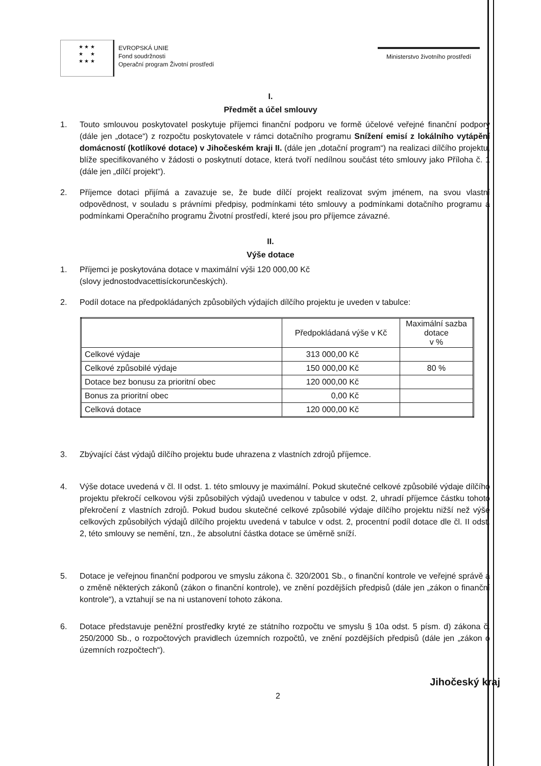★ ★ ★
★ ★
★ ★ ★
EVROPSKÁ UNIE
Fond soudržnosti
Operační program Životní prostředí
Ministerstvo životního prostředí
I.
Předmět a účel smlouvy
1. Touto smlouvou poskytovatel poskytuje příjemci finanční podporu ve formě účelové veřejné finanční podpory (dále jen „dotace“) z rozpočtu poskytovatele v rámci dotačního programu Snížení emisí z lokálního vytápění domácností (kotlíkové dotace) v Jihočeském kraji II. (dále jen „dotační program“) na realizaci dílčího projektu, blíže specifikovaného v žádosti o poskytnutí dotace, která tvoří nedílnou součást této smlouvy jako Příloha č. 1 (dále jen „dílčí projekt“).
2. Příjemce dotaci přijímá a zavazuje se, že bude dílčí projekt realizovat svým jménem, na svou vlastní odpovědnost, v souladu s právními předpisy, podmínkami této smlouvy a podmínkami dotačního programu a podmínkami Operačního programu Životní prostředí, které jsou pro příjemce závazné.
II.
Výše dotace
1. Příjemci je poskytována dotace v maximální výši 120 000,00 Kč
(slovy jednostodvacettisíckorunčeských).
2. Podíl dotace na předpokládaných způsobilých výdajích dílčího projektu je uveden v tabulce:
| | Předpokládaná výše v Kč | Maximální sazba dotace v % |
| --- | --- | --- |
| Celkové výdaje | 313 000,00 Kč | |
| Celkové způsobilé výdaje | 150 000,00 Kč | 80 % |
| Dotace bez bonusu za prioritní obec | 120 000,00 Kč | |
| Bonus za prioritní obec | 0,00 Kč | |
| Celková dotace | 120 000,00 Kč | |
3. Zbývající část výdajů dílčího projektu bude uhrazena z vlastních zdrojů příjemce.
4. Výše dotace uvedená v čl. II odst. 1. této smlouvy je maximální. Pokud skutečné celkové způsobilé výdaje dílčího projektu překročí celkovou výši způsobilých výdajů uvedenou v tabulce v odst. 2, uhradí příjemce částku tohoto překročení z vlastních zdrojů. Pokud budou skutečné celkové způsobilé výdaje dílčího projektu nižší než výše celkových způsobilých výdajů dílčího projektu uvedená v tabulce v odst. 2, procentní podíl dotace dle čl. II odst. 2, této smlouvy se nemění, tzn., že absolutní částka dotace se úměrně sníží.
5. Dotace je veřejnou finanční podporou ve smyslu zákona č. 320/2001 Sb., o finanční kontrole ve veřejné správě a o změně některých zákonů (zákon o finanční kontrole), ve znění pozdějších předpisů (dále jen „zákon o finanční kontrole“), a vztahují se na ni ustanovení tohoto zákona.
6. Dotace představuje peněžní prostředky kryté ze státního rozpočtu ve smyslu § 10a odst. 5 písm. d) zákona č. 250/2000 Sb., o rozpočtových pravidlech územních rozpočtů, ve znění pozdějších předpisů (dále jen „zákon o územních rozpočtech“).
2 Jihočeský kraj